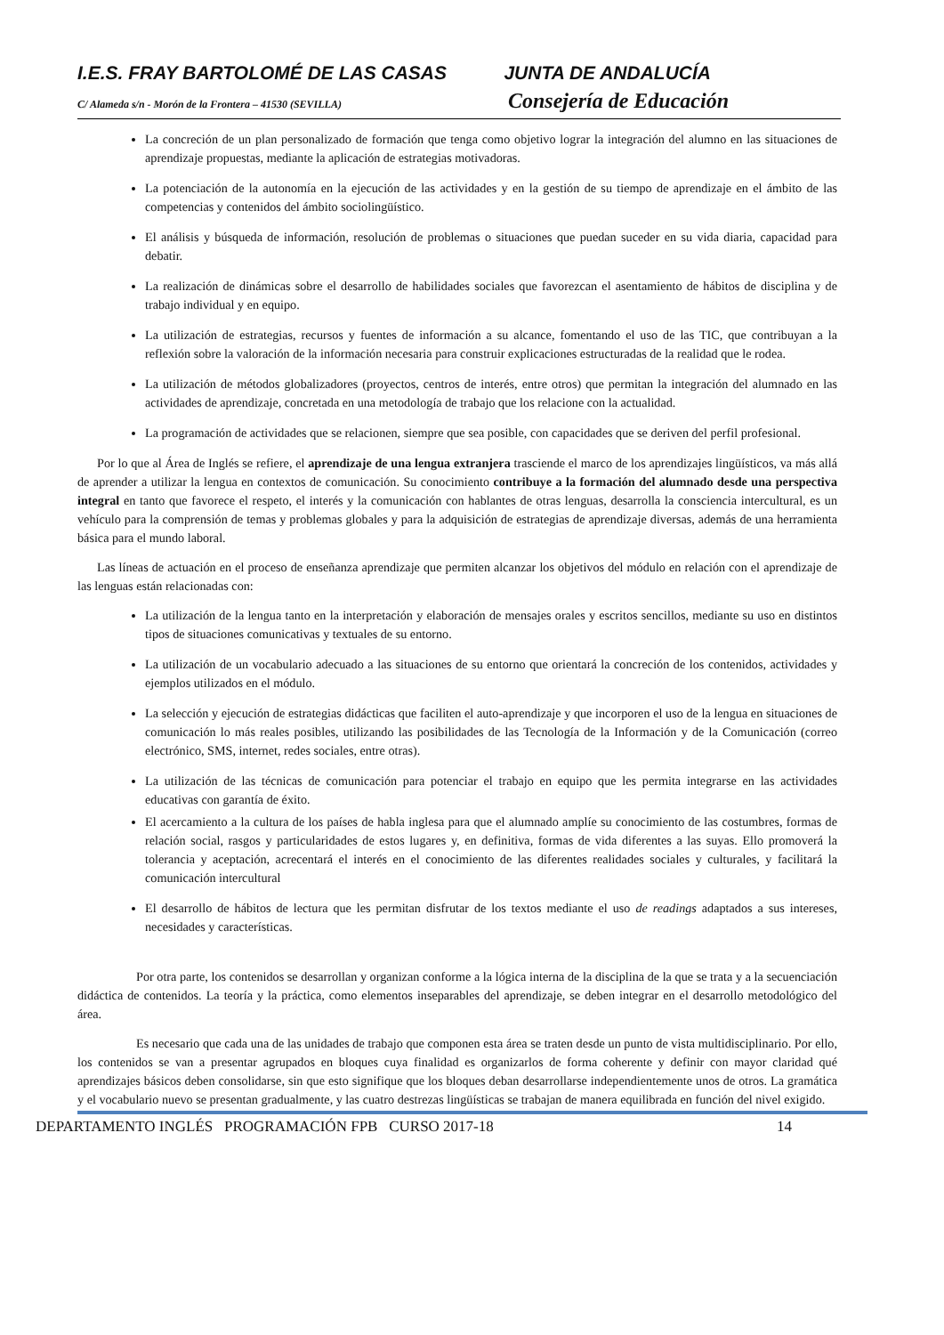I.E.S. FRAY BARTOLOMÉ DE LAS CASAS
JUNTA DE ANDALUCÍA
C/ Alameda s/n - Morón de la Frontera – 41530 (SEVILLA)
Consejería de Educación
La concreción de un plan personalizado de formación que tenga como objetivo lograr la integración del alumno en las situaciones de aprendizaje propuestas, mediante la aplicación de estrategias motivadoras.
La potenciación de la autonomía en la ejecución de las actividades y en la gestión de su tiempo de aprendizaje en el ámbito de las competencias y contenidos del ámbito sociolingüístico.
El análisis y búsqueda de información, resolución de problemas o situaciones que puedan suceder en su vida diaria, capacidad para debatir.
La realización de dinámicas sobre el desarrollo de habilidades sociales que favorezcan el asentamiento de hábitos de disciplina y de trabajo individual y en equipo.
La utilización de estrategias, recursos y fuentes de información a su alcance, fomentando el uso de las TIC, que contribuyan a la reflexión sobre la valoración de la información necesaria para construir explicaciones estructuradas de la realidad que le rodea.
La utilización de métodos globalizadores (proyectos, centros de interés, entre otros) que permitan la integración del alumnado en las actividades de aprendizaje, concretada en una metodología de trabajo que los relacione con la actualidad.
La programación de actividades que se relacionen, siempre que sea posible, con capacidades que se deriven del perfil profesional.
Por lo que al Área de Inglés se refiere, el aprendizaje de una lengua extranjera trasciende el marco de los aprendizajes lingüísticos, va más allá de aprender a utilizar la lengua en contextos de comunicación. Su conocimiento contribuye a la formación del alumnado desde una perspectiva integral en tanto que favorece el respeto, el interés y la comunicación con hablantes de otras lenguas, desarrolla la consciencia intercultural, es un vehículo para la comprensión de temas y problemas globales y para la adquisición de estrategias de aprendizaje diversas, además de una herramienta básica para el mundo laboral.
Las líneas de actuación en el proceso de enseñanza aprendizaje que permiten alcanzar los objetivos del módulo en relación con el aprendizaje de las lenguas están relacionadas con:
La utilización de la lengua tanto en la interpretación y elaboración de mensajes orales y escritos sencillos, mediante su uso en distintos tipos de situaciones comunicativas y textuales de su entorno.
La utilización de un vocabulario adecuado a las situaciones de su entorno que orientará la concreción de los contenidos, actividades y ejemplos utilizados en el módulo.
La selección y ejecución de estrategias didácticas que faciliten el auto-aprendizaje y que incorporen el uso de la lengua en situaciones de comunicación lo más reales posibles, utilizando las posibilidades de las Tecnología de la Información y de la Comunicación (correo electrónico, SMS, internet, redes sociales, entre otras).
La utilización de las técnicas de comunicación para potenciar el trabajo en equipo que les permita integrarse en las actividades educativas con garantía de éxito.
El acercamiento a la cultura de los países de habla inglesa para que el alumnado amplíe su conocimiento de las costumbres, formas de relación social, rasgos y particularidades de estos lugares y, en definitiva, formas de vida diferentes a las suyas. Ello promoverá la tolerancia y aceptación, acrecentará el interés en el conocimiento de las diferentes realidades sociales y culturales, y facilitará la comunicación intercultural
El desarrollo de hábitos de lectura que les permitan disfrutar de los textos mediante el uso de readings adaptados a sus intereses, necesidades y características.
Por otra parte, los contenidos se desarrollan y organizan conforme a la lógica interna de la disciplina de la que se trata y a la secuenciación didáctica de contenidos. La teoría y la práctica, como elementos inseparables del aprendizaje, se deben integrar en el desarrollo metodológico del área.
Es necesario que cada una de las unidades de trabajo que componen esta área se traten desde un punto de vista multidisciplinario. Por ello, los contenidos se van a presentar agrupados en bloques cuya finalidad es organizarlos de forma coherente y definir con mayor claridad qué aprendizajes básicos deben consolidarse, sin que esto signifique que los bloques deban desarrollarse independientemente unos de otros. La gramática y el vocabulario nuevo se presentan gradualmente, y las cuatro destrezas lingüísticas se trabajan de manera equilibrada en función del nivel exigido.
DEPARTAMENTO INGLÉS PROGRAMACIÓN FPB CURSO 2017-18 14